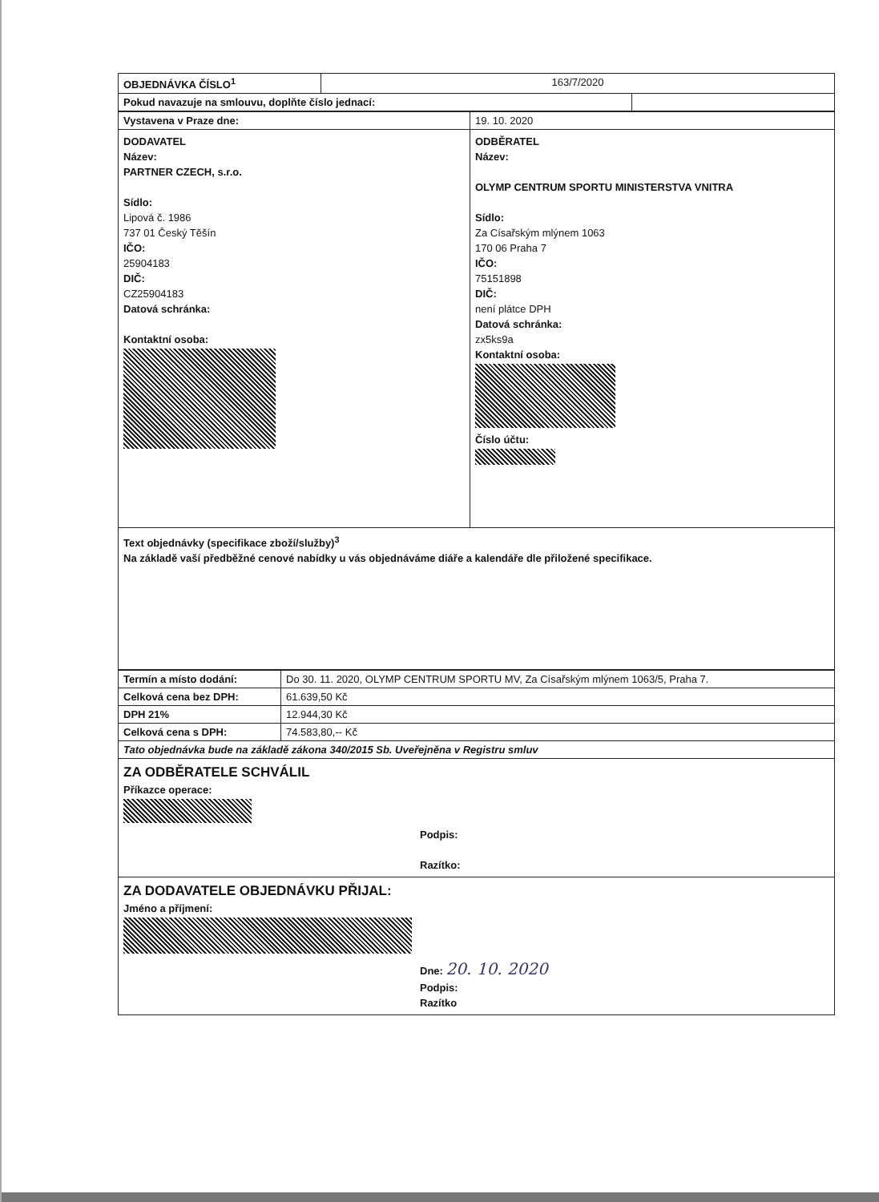| OBJEDNÁVKA ČÍSLO<sup>1</sup> | 163/7/2020 | |
| Pokud navazuje na smlouvu, doplňte číslo jednací: | | |
| Vystavena v Praze dne: | 19. 10. 2020 |
| DODAVATEL Název: PARTNER CZECH, s.r.o. Sídlo: Lipová č. 1986 737 01 Český Těšín IČO: 25904183 DIČ: CZ25904183 Datová schránka: Kontaktní osoba: | ODBĚRATEL Název: OLYMP CENTRUM SPORTU MINISTERSTVA VNITRA Sídlo: Za Císařským mlýnem 1063 170 06 Praha 7 IČO: 75151898 DIČ: není plátce DPH Datová schránka: zx5ks9a Kontaktní osoba: Číslo účtu: |
| Text objednávky (specifikace zboží/služby)<sup>3</sup> Na základě vaší předběžné cenové nabídky u vás objednáváme diáře a kalendáře dle přiložené specifikace. | |
| Termín a místo dodání: | Do 30. 11. 2020, OLYMP CENTRUM SPORTU MV, Za Císařským mlýnem 1063/5, Praha 7. |
| Celková cena bez DPH: | 61.639,50 Kč |
| DPH 21% | 12.944,30 Kč |
| Celková cena s DPH: | 74.583,80,-- Kč |
| Tato objednávka bude na základě zákona 340/2015 Sb. Uveřejněna v Registru smluv | |
| ZA ODBĚRATELE SCHVÁLIL Příkazce operace: Podpis: Razítko: | |
| ZA DODAVATELE OBJEDNÁVKU PŘIJAL: Jméno a příjmení: Dne: 20. 10. 2020 Podpis: Razítko | |